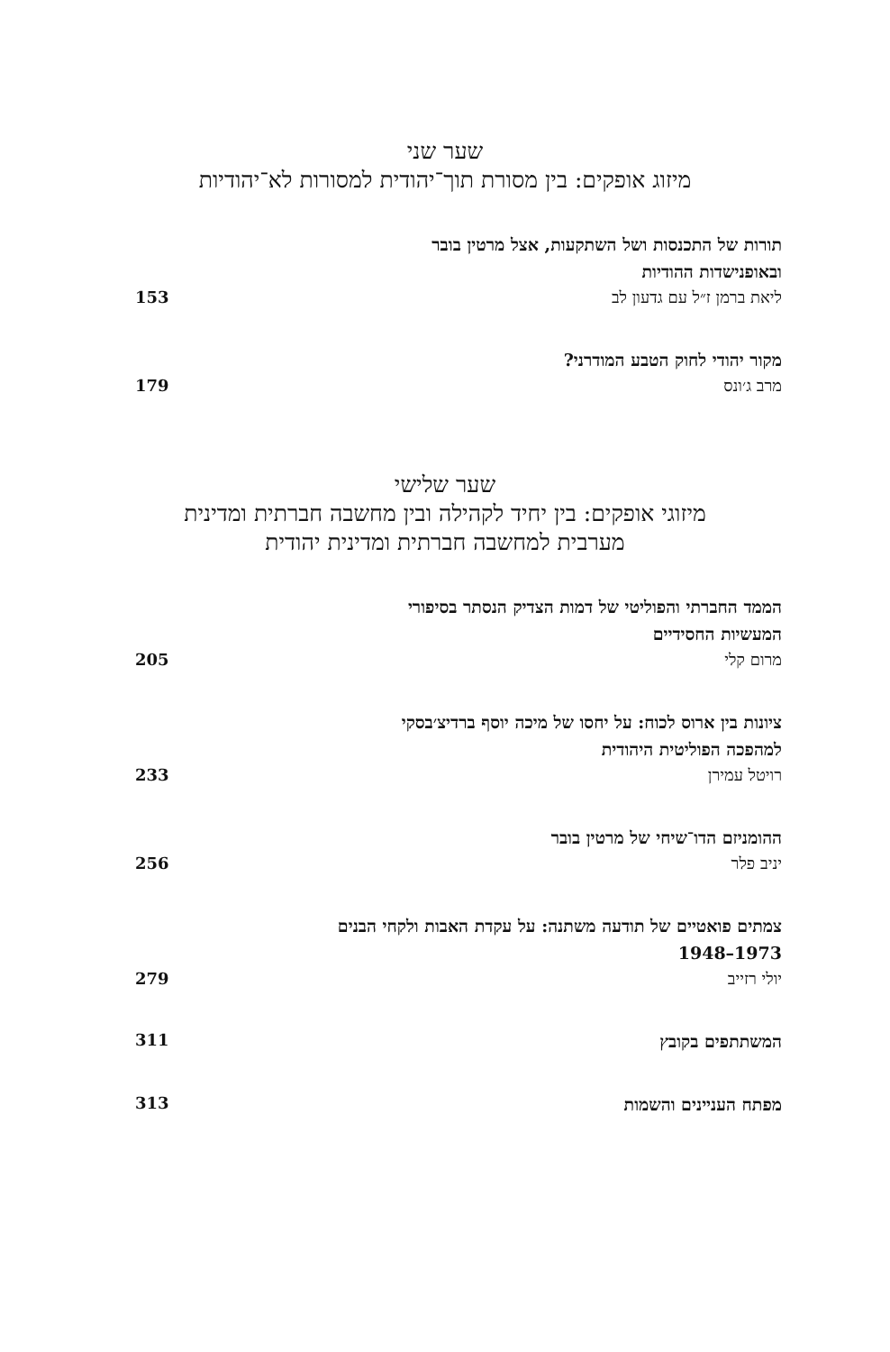שער שני
מיזוג אופקים: בין מסורת תוך־יהודית למסורות לא־יהודיות
תורות של התכנסות ושל השתקעות, אצל מרטין בובר
ובאופנישדות ההודיות
ליאת ברמן ז״ל עם גדעון לב 153
מקור יהודי לחוק הטבע המודרני?
מרב ג׳ונס 179
שער שלישי
מיזוגי אופקים: בין יחיד לקהילה ובין מחשבה חברתית ומדינית
מערבית למחשבה חברתית ומדינית יהודית
הממד החברתי והפוליטי של דמות הצדיק הנסתר בסיפורי
המעשיות החסידיים
מרום קלי 205
ציונות בין ארוס לכוח: על יחסו של מיכה יוסף ברדיצ׳בסקי
למהפכה הפוליטית היהודית
רויטל עמירן 233
ההומניזם הדו־שיחי של מרטין בובר
יניב פלר 256
צמתים פואטיים של תודעה משתנה: על עקדת האבות ולקחי הבנים
1973–1948
יולי רזייב 279
המשתתפים בקובץ 311
מפתח העניינים והשמות 313